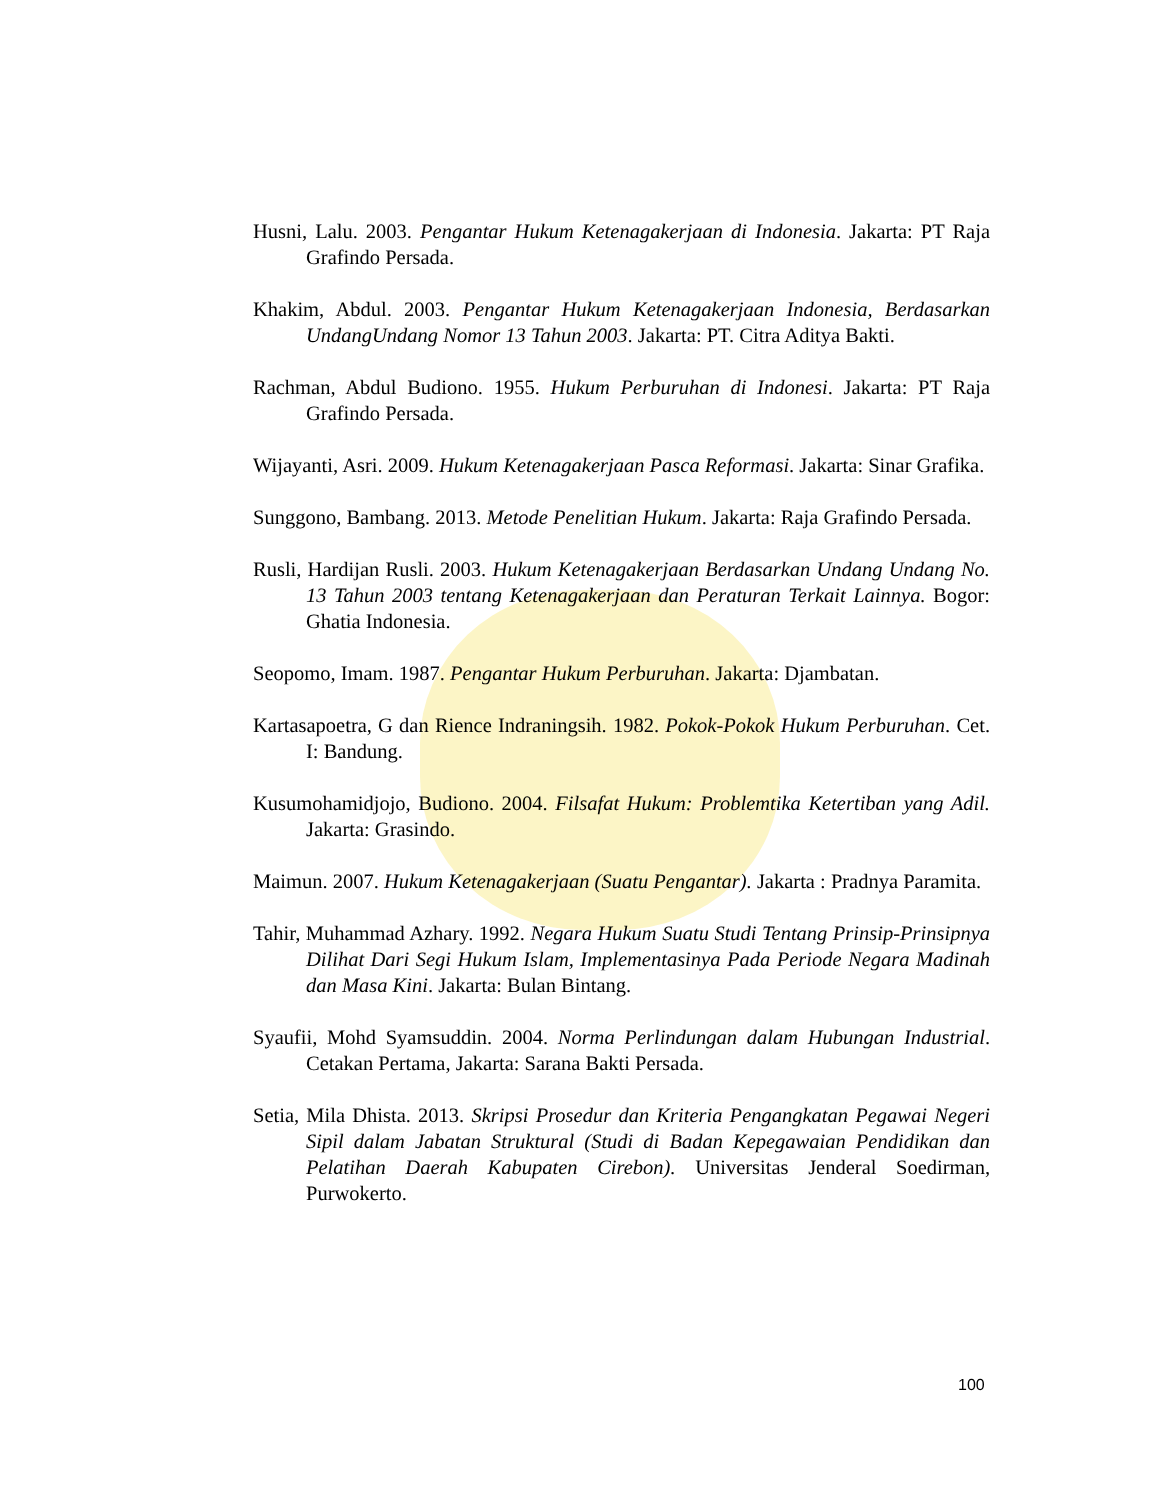Husni, Lalu. 2003. Pengantar Hukum Ketenagakerjaan di Indonesia. Jakarta: PT Raja Grafindo Persada.
Khakim, Abdul. 2003. Pengantar Hukum Ketenagakerjaan Indonesia, Berdasarkan UndangUndang Nomor 13 Tahun 2003. Jakarta: PT. Citra Aditya Bakti.
Rachman, Abdul Budiono. 1955. Hukum Perburuhan di Indonesi. Jakarta: PT Raja Grafindo Persada.
Wijayanti, Asri. 2009. Hukum Ketenagakerjaan Pasca Reformasi. Jakarta: Sinar Grafika.
Sunggono, Bambang. 2013. Metode Penelitian Hukum. Jakarta: Raja Grafindo Persada.
Rusli, Hardijan Rusli. 2003. Hukum Ketenagakerjaan Berdasarkan Undang Undang No. 13 Tahun 2003 tentang Ketenagakerjaan dan Peraturan Terkait Lainnya. Bogor: Ghatia Indonesia.
Seopomo, Imam. 1987. Pengantar Hukum Perburuhan. Jakarta: Djambatan.
Kartasapoetra, G dan Rience Indraningsih. 1982. Pokok-Pokok Hukum Perburuhan. Cet. I: Bandung.
Kusumohamidjojo, Budiono. 2004. Filsafat Hukum: Problemtika Ketertiban yang Adil. Jakarta: Grasindo.
Maimun. 2007. Hukum Ketenagakerjaan (Suatu Pengantar). Jakarta : Pradnya Paramita.
Tahir, Muhammad Azhary. 1992. Negara Hukum Suatu Studi Tentang Prinsip-Prinsipnya Dilihat Dari Segi Hukum Islam, Implementasinya Pada Periode Negara Madinah dan Masa Kini. Jakarta: Bulan Bintang.
Syaufii, Mohd Syamsuddin. 2004. Norma Perlindungan dalam Hubungan Industrial. Cetakan Pertama, Jakarta: Sarana Bakti Persada.
Setia, Mila Dhista. 2013. Skripsi Prosedur dan Kriteria Pengangkatan Pegawai Negeri Sipil dalam Jabatan Struktural (Studi di Badan Kepegawaian Pendidikan dan Pelatihan Daerah Kabupaten Cirebon). Universitas Jenderal Soedirman, Purwokerto.
100